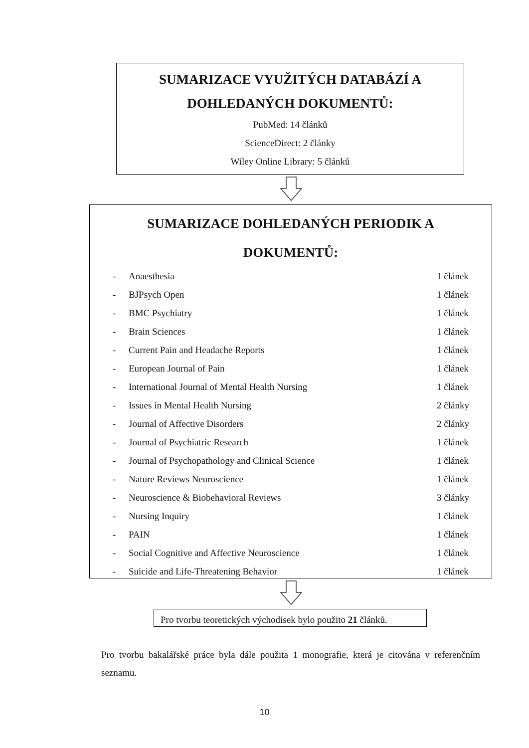SUMARIZACE VYUŽITÝCH DATABÁZÍ A
DOHLEDANÝCH DOKUMENTŮ:
PubMed: 14 článků
ScienceDirect: 2 články
Wiley Online Library: 5 článků
SUMARIZACE DOHLEDANÝCH PERIODIK A
DOKUMENTŮ:
- Anaesthesia 1 článek
- BJPsych Open 1 článek
- BMC Psychiatry 1 článek
- Brain Sciences 1 článek
- Current Pain and Headache Reports 1 článek
- European Journal of Pain 1 článek
- International Journal of Mental Health Nursing 1 článek
- Issues in Mental Health Nursing 2 články
- Journal of Affective Disorders 2 články
- Journal of Psychiatric Research 1 článek
- Journal of Psychopathology and Clinical Science 1 článek
- Nature Reviews Neuroscience 1 článek
- Neuroscience & Biobehavioral Reviews 3 články
- Nursing Inquiry 1 článek
- PAIN 1 článek
- Social Cognitive and Affective Neuroscience 1 článek
- Suicide and Life-Threatening Behavior 1 článek
Pro tvorbu teoretických východisek bylo použito 21 článků.
Pro tvorbu bakalářské práce byla dále použita 1 monografie, která je citována v referenčním seznamu.
10